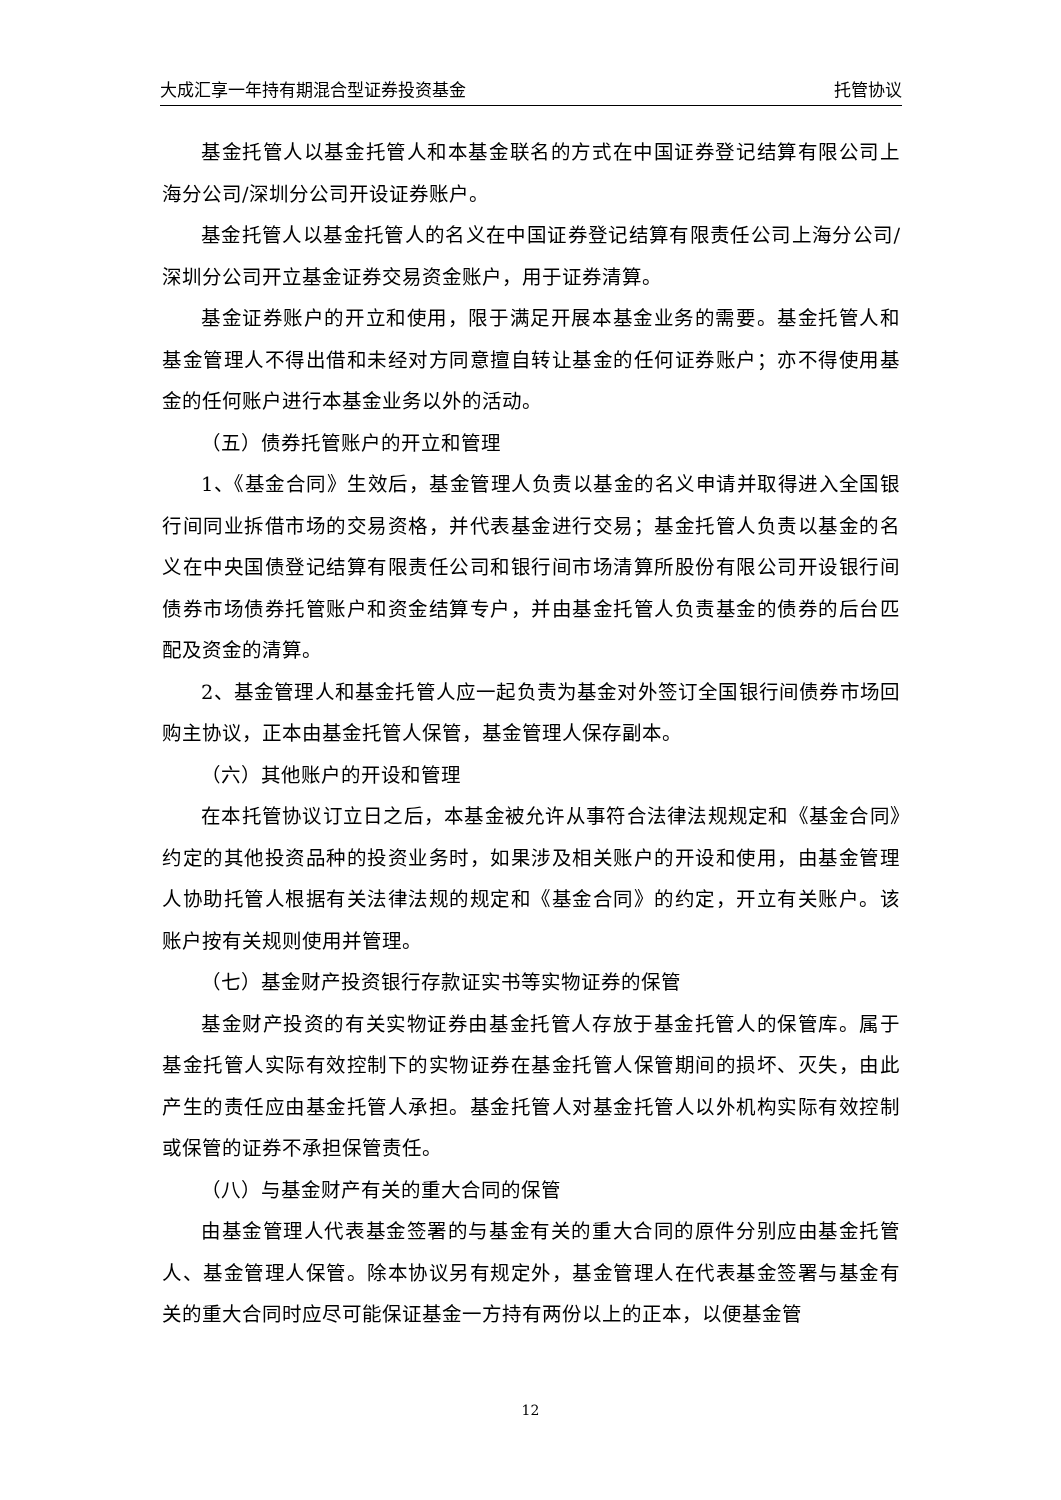大成汇享一年持有期混合型证券投资基金 托管协议
基金托管人以基金托管人和本基金联名的方式在中国证券登记结算有限公司上海分公司/深圳分公司开设证券账户。
基金托管人以基金托管人的名义在中国证券登记结算有限责任公司上海分公司/深圳分公司开立基金证券交易资金账户，用于证券清算。
基金证券账户的开立和使用，限于满足开展本基金业务的需要。基金托管人和基金管理人不得出借和未经对方同意擅自转让基金的任何证券账户；亦不得使用基金的任何账户进行本基金业务以外的活动。
（五）债券托管账户的开立和管理
1、《基金合同》生效后，基金管理人负责以基金的名义申请并取得进入全国银行间同业拆借市场的交易资格，并代表基金进行交易；基金托管人负责以基金的名义在中央国债登记结算有限责任公司和银行间市场清算所股份有限公司开设银行间债券市场债券托管账户和资金结算专户，并由基金托管人负责基金的债券的后台匹配及资金的清算。
2、基金管理人和基金托管人应一起负责为基金对外签订全国银行间债券市场回购主协议，正本由基金托管人保管，基金管理人保存副本。
（六）其他账户的开设和管理
在本托管协议订立日之后，本基金被允许从事符合法律法规规定和《基金合同》约定的其他投资品种的投资业务时，如果涉及相关账户的开设和使用，由基金管理人协助托管人根据有关法律法规的规定和《基金合同》的约定，开立有关账户。该账户按有关规则使用并管理。
（七）基金财产投资银行存款证实书等实物证券的保管
基金财产投资的有关实物证券由基金托管人存放于基金托管人的保管库。属于基金托管人实际有效控制下的实物证券在基金托管人保管期间的损坏、灭失，由此产生的责任应由基金托管人承担。基金托管人对基金托管人以外机构实际有效控制或保管的证券不承担保管责任。
（八）与基金财产有关的重大合同的保管
由基金管理人代表基金签署的与基金有关的重大合同的原件分别应由基金托管人、基金管理人保管。除本协议另有规定外，基金管理人在代表基金签署与基金有关的重大合同时应尽可能保证基金一方持有两份以上的正本，以便基金管
12